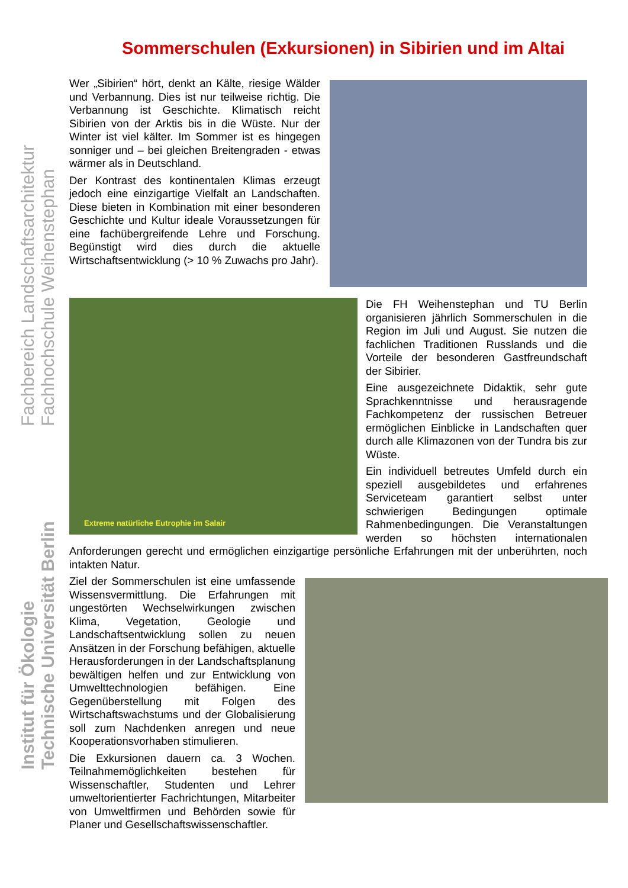Sommerschulen (Exkursionen) in Sibirien und im Altai
Fachbereich Landschaftsarchitektur
Fachhochschule Weihenstephan
Institut für Ökologie
Technische Universität Berlin
Wer „Sibirien“ hört, denkt an Kälte, riesige Wälder und Verbannung. Dies ist nur teilweise richtig. Die Verbannung ist Geschichte. Klimatisch reicht Sibirien von der Arktis bis in die Wüste. Nur der Winter ist viel kälter. Im Sommer ist es hingegen sonniger und – bei gleichen Breitengraden - etwas wärmer als in Deutschland.
Der Kontrast des kontinentalen Klimas erzeugt jedoch eine einzigartige Vielfalt an Landschaften. Diese bieten in Kombination mit einer besonderen Geschichte und Kultur ideale Voraussetzungen für eine fachübergreifende Lehre und Forschung. Begünstigt wird dies durch die aktuelle Wirtschaftsentwicklung (> 10 % Zuwachs pro Jahr).
Extreme natürliche Eutrophie im Salair
Die FH Weihenstephan und TU Berlin organisieren jährlich Sommerschulen in die Region im Juli und August. Sie nutzen die fachlichen Traditionen Russlands und die Vorteile der besonderen Gastfreundschaft der Sibirier.
Eine ausgezeichnete Didaktik, sehr gute Sprachkenntnisse und herausragende Fachkompetenz der russischen Betreuer ermöglichen Einblicke in Landschaften quer durch alle Klimazonen von der Tundra bis zur Wüste.
Ein individuell betreutes Umfeld durch ein speziell ausgebildetes und erfahrenes Serviceteam garantiert selbst unter schwierigen Bedingungen optimale Rahmenbedingungen. Die Veranstaltungen werden so höchsten internationalen Anforderungen gerecht und ermöglichen einzigartige persönliche Erfahrungen mit der unberührten, noch intakten Natur.
Ziel der Sommerschulen ist eine umfassende Wissensvermittlung. Die Erfahrungen mit ungestörten Wechselwirkungen zwischen Klima, Vegetation, Geologie und Landschaftsentwicklung sollen zu neuen Ansätzen in der Forschung befähigen, aktuelle Herausforderungen in der Landschaftsplanung bewältigen helfen und zur Entwicklung von Umwelttechnologien befähigen. Eine Gegenüberstellung mit Folgen des Wirtschaftswachstums und der Globalisierung soll zum Nachdenken anregen und neue Kooperationsvorhaben stimulieren.
Die Exkursionen dauern ca. 3 Wochen. Teilnahmemöglichkeiten bestehen für Wissenschaftler, Studenten und Lehrer umweltorientierter Fachrichtungen, Mitarbeiter von Umweltfirmen und Behörden sowie für Planer und Gesellschaftswissenschaftler.